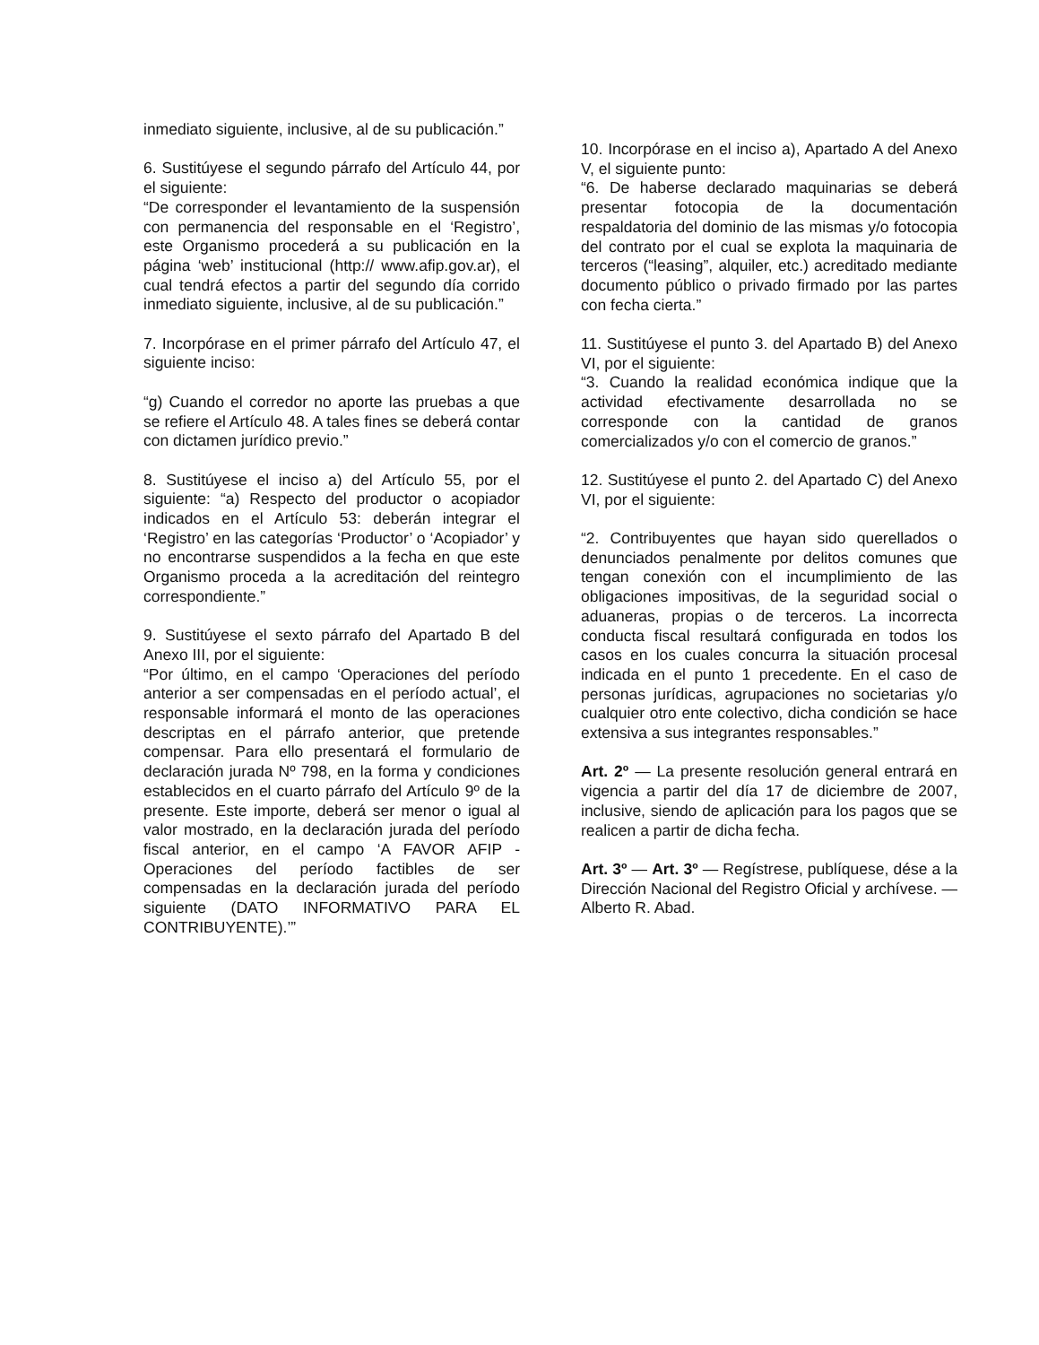inmediato siguiente, inclusive, al de su publicación.”
6. Sustitúyese el segundo párrafo del Artículo 44, por el siguiente:
“De corresponder el levantamiento de la suspensión con permanencia del responsable en el ‘Registro’, este Organismo procederá a su publicación en la página ‘web’ institucional (http:// www.afip.gov.ar), el cual tendrá efectos a partir del segundo día corrido inmediato siguiente, inclusive, al de su publicación.”
7. Incorpórase en el primer párrafo del Artículo 47, el siguiente inciso:
“g) Cuando el corredor no aporte las pruebas a que se refiere el Artículo 48. A tales fines se deberá contar con dictamen jurídico previo.”
8. Sustitúyese el inciso a) del Artículo 55, por el siguiente: “a) Respecto del productor o acopiador indicados en el Artículo 53: deberán integrar el ‘Registro’ en las categorías ‘Productor’ o ‘Acopiador’ y no encontrarse suspendidos a la fecha en que este Organismo proceda a la acreditación del reintegro correspondiente.”
9. Sustitúyese el sexto párrafo del Apartado B del Anexo III, por el siguiente:
“Por último, en el campo ‘Operaciones del período anterior a ser compensadas en el período actual’, el responsable informará el monto de las operaciones descriptas en el párrafo anterior, que pretende compensar. Para ello presentará el formulario de declaración jurada Nº 798, en la forma y condiciones establecidos en el cuarto párrafo del Artículo 9º de la presente. Este importe, deberá ser menor o igual al valor mostrado, en la declaración jurada del período fiscal anterior, en el campo ‘A FAVOR AFIP - Operaciones del período factibles de ser compensadas en la declaración jurada del período siguiente (DATO INFORMATIVO PARA EL CONTRIBUYENTE).’”
10. Incorpórase en el inciso a), Apartado A del Anexo V, el siguiente punto:
“6. De haberse declarado maquinarias se deberá presentar fotocopia de la documentación respaldatoria del dominio de las mismas y/o fotocopia del contrato por el cual se explota la maquinaria de terceros (“leasing”, alquiler, etc.) acreditado mediante documento público o privado firmado por las partes con fecha cierta.”
11. Sustitúyese el punto 3. del Apartado B) del Anexo VI, por el siguiente:
“3. Cuando la realidad económica indique que la actividad efectivamente desarrollada no se corresponde con la cantidad de granos comercializados y/o con el comercio de granos.”
12. Sustitúyese el punto 2. del Apartado C) del Anexo VI, por el siguiente:
“2. Contribuyentes que hayan sido querellados o denunciados penalmente por delitos comunes que tengan conexión con el incumplimiento de las obligaciones impositivas, de la seguridad social o aduaneras, propias o de terceros. La incorrecta conducta fiscal resultará configurada en todos los casos en los cuales concurra la situación procesal indicada en el punto 1 precedente. En el caso de personas jurídicas, agrupaciones no societarias y/o cualquier otro ente colectivo, dicha condición se hace extensiva a sus integrantes responsables.”
Art. 2º — La presente resolución general entrará en vigencia a partir del día 17 de diciembre de 2007, inclusive, siendo de aplicación para los pagos que se realicen a partir de dicha fecha.
Art. 3º — Art. 3º — Regístrese, publíquese, dése a la Dirección Nacional del Registro Oficial y archívese. — Alberto R. Abad.